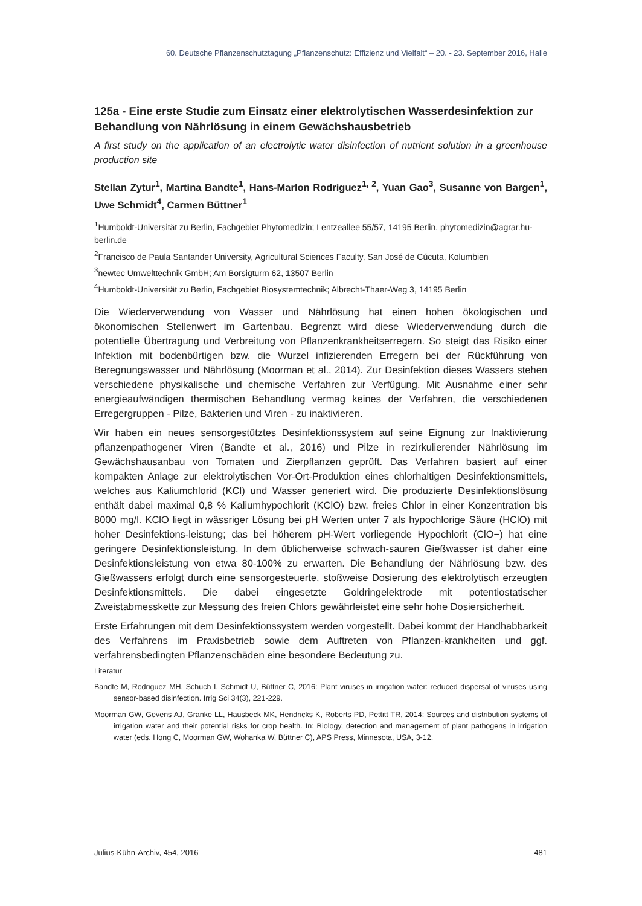60. Deutsche Pflanzenschutztagung „Pflanzenschutz: Effizienz und Vielfalt“ – 20. - 23. September 2016, Halle
125a - Eine erste Studie zum Einsatz einer elektrolytischen Wasserdesinfektion zur Behandlung von Nährlösung in einem Gewächshausbetrieb
A first study on the application of an electrolytic water disinfection of nutrient solution in a greenhouse production site
Stellan Zytur<sup>1</sup>, Martina Bandte<sup>1</sup>, Hans-Marlon Rodriguez<sup>1, 2</sup>, Yuan Gao<sup>3</sup>, Susanne von Bargen<sup>1</sup>, Uwe Schmidt<sup>4</sup>, Carmen Büttner<sup>1</sup>
<sup>1</sup> Humboldt-Universität zu Berlin, Fachgebiet Phytomedizin; Lentzeallee 55/57, 14195 Berlin, phytomedizin@agrar.hu-berlin.de
<sup>2</sup> Francisco de Paula Santander University, Agricultural Sciences Faculty, San José de Cúcuta, Kolumbien
<sup>3</sup> newtec Umwelttechnik GmbH; Am Borsigturm 62, 13507 Berlin
<sup>4</sup> Humboldt-Universität zu Berlin, Fachgebiet Biosystemtechnik; Albrecht-Thaer-Weg 3, 14195 Berlin
Die Wiederverwendung von Wasser und Nährlösung hat einen hohen ökologischen und ökonomischen Stellenwert im Gartenbau. Begrenzt wird diese Wiederverwendung durch die potentielle Übertragung und Verbreitung von Pflanzenkrankheitserregern. So steigt das Risiko einer Infektion mit bodenbürtigen bzw. die Wurzel infizierenden Erregern bei der Rückführung von Beregnungswasser und Nährlösung (Moorman et al., 2014). Zur Desinfektion dieses Wassers stehen verschiedene physikalische und chemische Verfahren zur Verfügung. Mit Ausnahme einer sehr energieaufwändigen thermischen Behandlung vermag keines der Verfahren, die verschiedenen Erregergruppen - Pilze, Bakterien und Viren - zu inaktivieren.
Wir haben ein neues sensorgestütztes Desinfektionssystem auf seine Eignung zur Inaktivierung pflanzenpathogener Viren (Bandte et al., 2016) und Pilze in rezirkulierender Nährlösung im Gewächshausanbau von Tomaten und Zierpflanzen geprüft. Das Verfahren basiert auf einer kompakten Anlage zur elektrolytischen Vor-Ort-Produktion eines chlorhaltigen Desinfektionsmittels, welches aus Kaliumchlorid (KCl) und Wasser generiert wird. Die produzierte Desinfektionslösung enthält dabei maximal 0,8 % Kaliumhypochlorit (KClO) bzw. freies Chlor in einer Konzentration bis 8000 mg/l. KClO liegt in wässriger Lösung bei pH Werten unter 7 als hypochlorige Säure (HClO) mit hoher Desinfektions-leistung; das bei höherem pH-Wert vorliegende Hypochlorit (ClO−) hat eine geringere Desinfektionsleistung. In dem üblicherweise schwach-sauren Gießwasser ist daher eine Desinfektionsleistung von etwa 80-100% zu erwarten. Die Behandlung der Nährlösung bzw. des Gießwassers erfolgt durch eine sensorgesteuerte, stoßweise Dosierung des elektrolytisch erzeugten Desinfektionsmittels. Die dabei eingesetzte Goldringelektrode mit potentiostatischer Zweistabmesskette zur Messung des freien Chlors gewährleistet eine sehr hohe Dosiersicherheit.
Erste Erfahrungen mit dem Desinfektionssystem werden vorgestellt. Dabei kommt der Handhabbarkeit des Verfahrens im Praxisbetrieb sowie dem Auftreten von Pflanzen-krankheiten und ggf. verfahrensbedingten Pflanzenschäden eine besondere Bedeutung zu.
Literatur
Bandte M, Rodriguez MH, Schuch I, Schmidt U, Büttner C, 2016: Plant viruses in irrigation water: reduced dispersal of viruses using sensor-based disinfection. Irrig Sci 34(3), 221-229.
Moorman GW, Gevens AJ, Granke LL, Hausbeck MK, Hendricks K, Roberts PD, Pettitt TR, 2014: Sources and distribution systems of irrigation water and their potential risks for crop health. In: Biology, detection and management of plant pathogens in irrigation water (eds. Hong C, Moorman GW, Wohanka W, Büttner C), APS Press, Minnesota, USA, 3-12.
Julius-Kühn-Archiv, 454, 2016 481